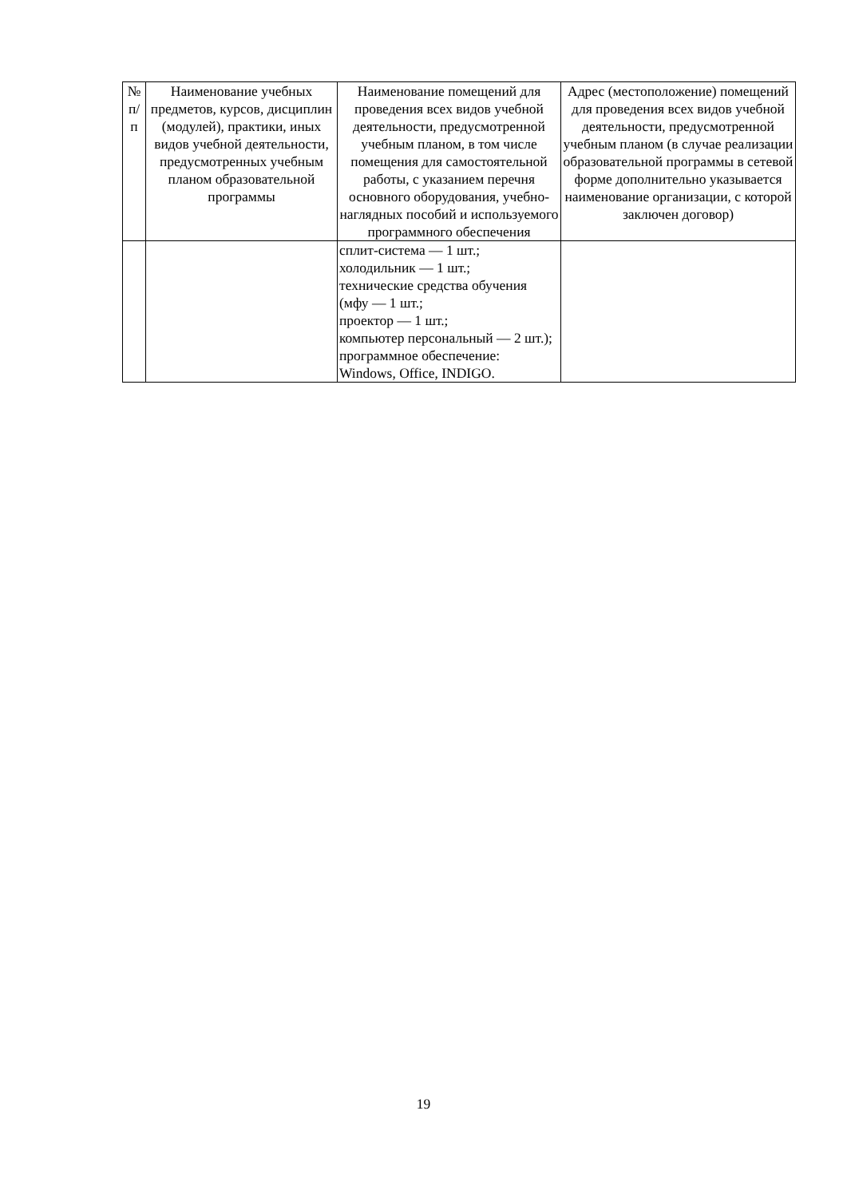| № п/ п | Наименование учебных предметов, курсов, дисциплин (модулей), практики, иных видов учебной деятельности, предусмотренных учебным планом образовательной программы | Наименование помещений для проведения всех видов учебной деятельности, предусмотренной учебным планом, в том числе помещения для самостоятельной работы, с указанием перечня основного оборудования, учебно-наглядных пособий и используемого программного обеспечения | Адрес (местоположение) помещений для проведения всех видов учебной деятельности, предусмотренной учебным планом (в случае реализации образовательной программы в сетевой форме дополнительно указывается наименование организации, с которой заключен договор) |
| --- | --- | --- | --- |
| | | сплит-система — 1 шт.; холодильник — 1 шт.; технические средства обучения (мфу — 1 шт.; проектор — 1 шт.; компьютер персональный — 2 шт.); программное обеспечение: Windows, Office, INDIGO. | |
19